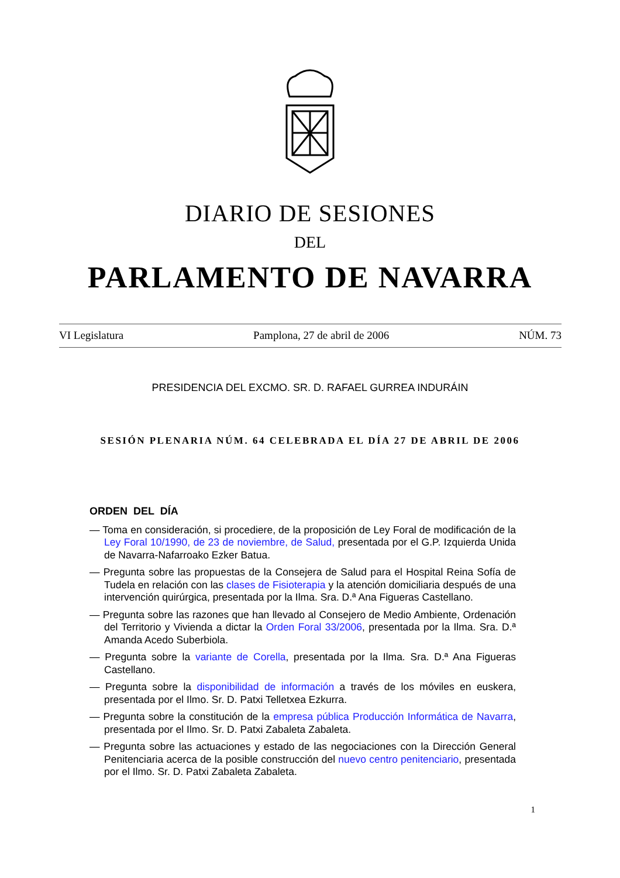DIARIO DE SESIONES
DEL
PARLAMENTO DE NAVARRA
VI Legislatura Pamplona, 27 de abril de 2006 NÚM. 73
PRESIDENCIA DEL EXCMO. SR. D. RAFAEL GURREA INDURÁIN
SESIÓN PLENARIA NÚM. 64 CELEBRADA EL DÍA 27 DE ABRIL DE 2006
ORDEN DEL DÍA
— Toma en consideración, si procediere, de la proposición de Ley Foral de modificación de la Ley Foral 10/1990, de 23 de noviembre, de Salud, presentada por el G.P. Izquierda Unida de Navarra-Nafarroako Ezker Batua.
— Pregunta sobre las propuestas de la Consejera de Salud para el Hospital Reina Sofía de Tudela en relación con las clases de Fisioterapia y la atención domiciliaria después de una intervención quirúrgica, presentada por la Ilma. Sra. D.ª Ana Figueras Castellano.
— Pregunta sobre las razones que han llevado al Consejero de Medio Ambiente, Ordenación del Territorio y Vivienda a dictar la Orden Foral 33/2006, presentada por la Ilma. Sra. D.ª Amanda Acedo Suberbiola.
— Pregunta sobre la variante de Corella, presentada por la Ilma. Sra. D.ª Ana Figueras Castellano.
— Pregunta sobre la disponibilidad de información a través de los móviles en euskera, presentada por el Ilmo. Sr. D. Patxi Telletxea Ezkurra.
— Pregunta sobre la constitución de la empresa pública Producción Informática de Navarra, presentada por el Ilmo. Sr. D. Patxi Zabaleta Zabaleta.
— Pregunta sobre las actuaciones y estado de las negociaciones con la Dirección General Penitenciaria acerca de la posible construcción del nuevo centro penitenciario, presentada por el Ilmo. Sr. D. Patxi Zabaleta Zabaleta.
1